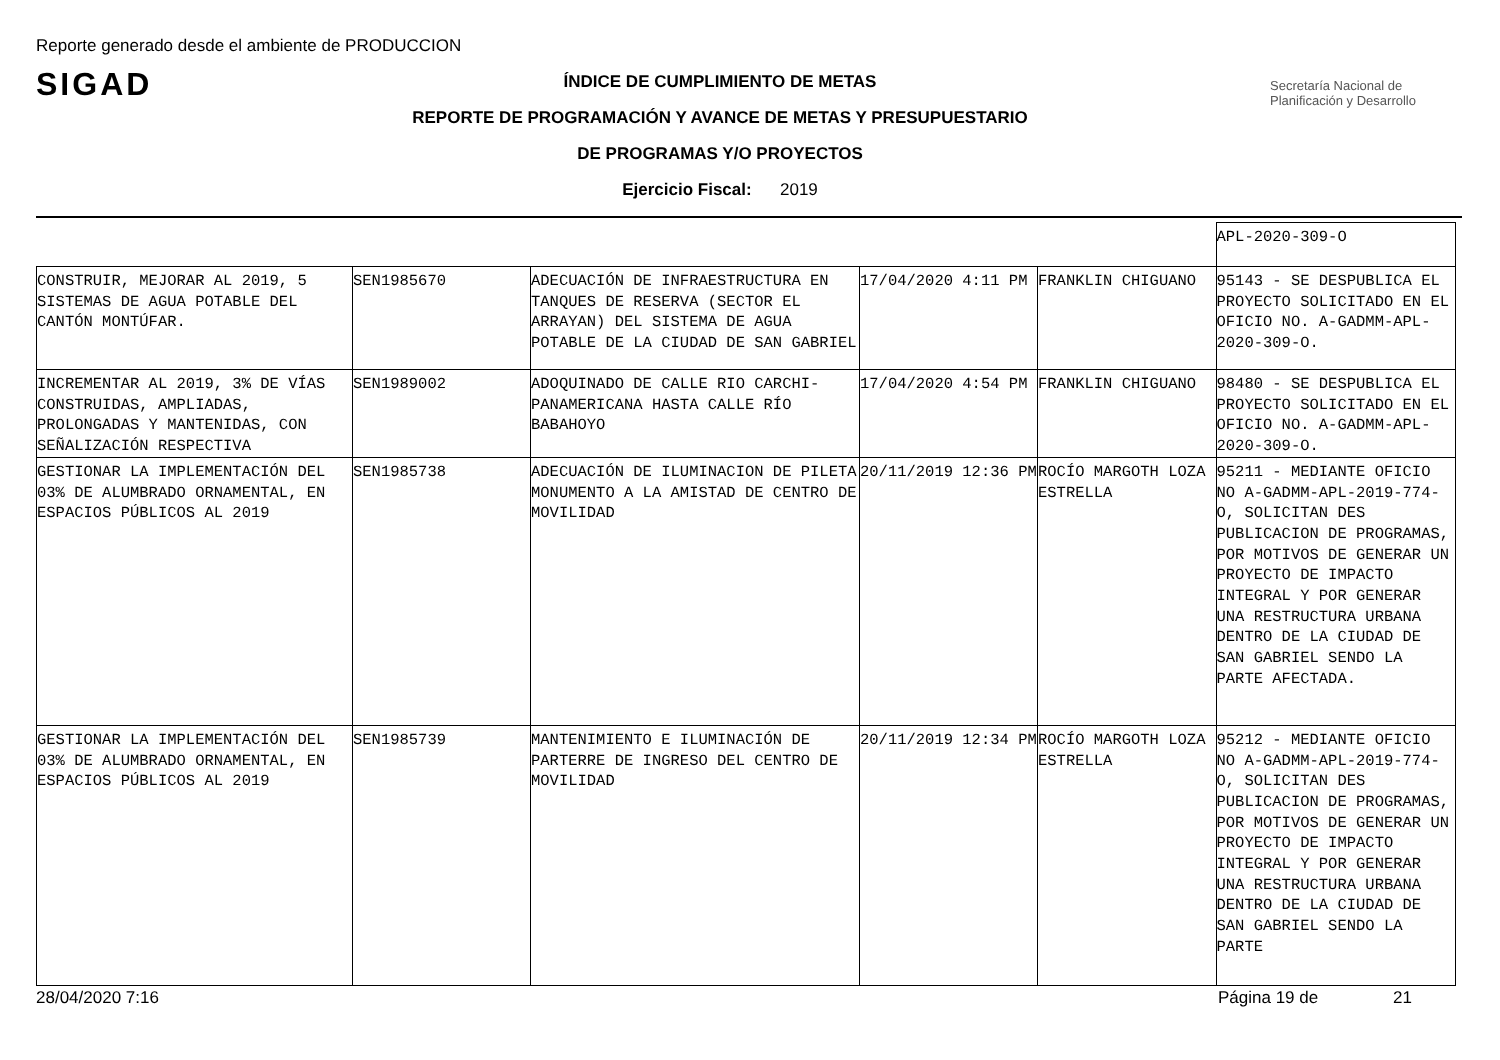Reporte generado desde el ambiente de PRODUCCION
SIGAD
Secretaría Nacional de Planificación y Desarrollo
ÍNDICE DE CUMPLIMIENTO DE METAS
REPORTE DE PROGRAMACIÓN Y AVANCE DE METAS Y PRESUPUESTARIO
DE PROGRAMAS Y/O PROYECTOS
Ejercicio Fiscal: 2019
| | | | | | APL-2020-309-O |
| CONSTRUIR, MEJORAR AL 2019, 5 SISTEMAS DE AGUA POTABLE DEL CANTÓN MONTÚFAR. | SEN1985670 | ADECUACIÓN DE INFRAESTRUCTURA EN TANQUES DE RESERVA (SECTOR EL ARRAYAN) DEL SISTEMA DE AGUA POTABLE DE LA CIUDAD DE SAN GABRIEL | 17/04/2020 4:11 PM | FRANKLIN CHIGUANO | 95143 - SE DESPUBLICA EL PROYECTO SOLICITADO EN EL OFICIO NO. A-GADMM-APL-2020-309-O. |
| INCREMENTAR AL 2019, 3% DE VÍAS CONSTRUIDAS, AMPLIADAS, PROLONGADAS Y MANTENIDAS, CON SEÑALIZACIÓN RESPECTIVA | SEN1989002 | ADOQUINADO DE CALLE RIO CARCHI- PANAMERICANA HASTA CALLE RÍO BABAHOYO | 17/04/2020 4:54 PM | FRANKLIN CHIGUANO | 98480 - SE DESPUBLICA EL PROYECTO SOLICITADO EN EL OFICIO NO. A-GADMM-APL-2020-309-O. |
| GESTIONAR LA IMPLEMENTACIÓN DEL 03% DE ALUMBRADO ORNAMENTAL, EN ESPACIOS PÚBLICOS AL 2019 | SEN1985738 | ADECUACIÓN DE ILUMINACION DE PILETA MONUMENTO A LA AMISTAD DE CENTRO DE MOVILIDAD | 20/11/2019 12:36 PM | ROCÍO MARGOTH LOZA ESTRELLA | 95211 - MEDIANTE OFICIO NO A-GADMM-APL-2019-774-O, SOLICITAN DES PUBLICACION DE PROGRAMAS, POR MOTIVOS DE GENERAR UN PROYECTO DE IMPACTO INTEGRAL Y POR GENERAR UNA RESTRUCTURA URBANA DENTRO DE LA CIUDAD DE SAN GABRIEL SENDO LA PARTE AFECTADA. |
| GESTIONAR LA IMPLEMENTACIÓN DEL 03% DE ALUMBRADO ORNAMENTAL, EN ESPACIOS PÚBLICOS AL 2019 | SEN1985739 | MANTENIMIENTO E ILUMINACIÓN DE PARTERRE DE INGRESO DEL CENTRO DE MOVILIDAD | 20/11/2019 12:34 PM | ROCÍO MARGOTH LOZA ESTRELLA | 95212 - MEDIANTE OFICIO NO A-GADMM-APL-2019-774-O, SOLICITAN DES PUBLICACION DE PROGRAMAS, POR MOTIVOS DE GENERAR UN PROYECTO DE IMPACTO INTEGRAL Y POR GENERAR UNA RESTRUCTURA URBANA DENTRO DE LA CIUDAD DE SAN GABRIEL SENDO LA PARTE |
28/04/2020 7:16 Página 19 de 21